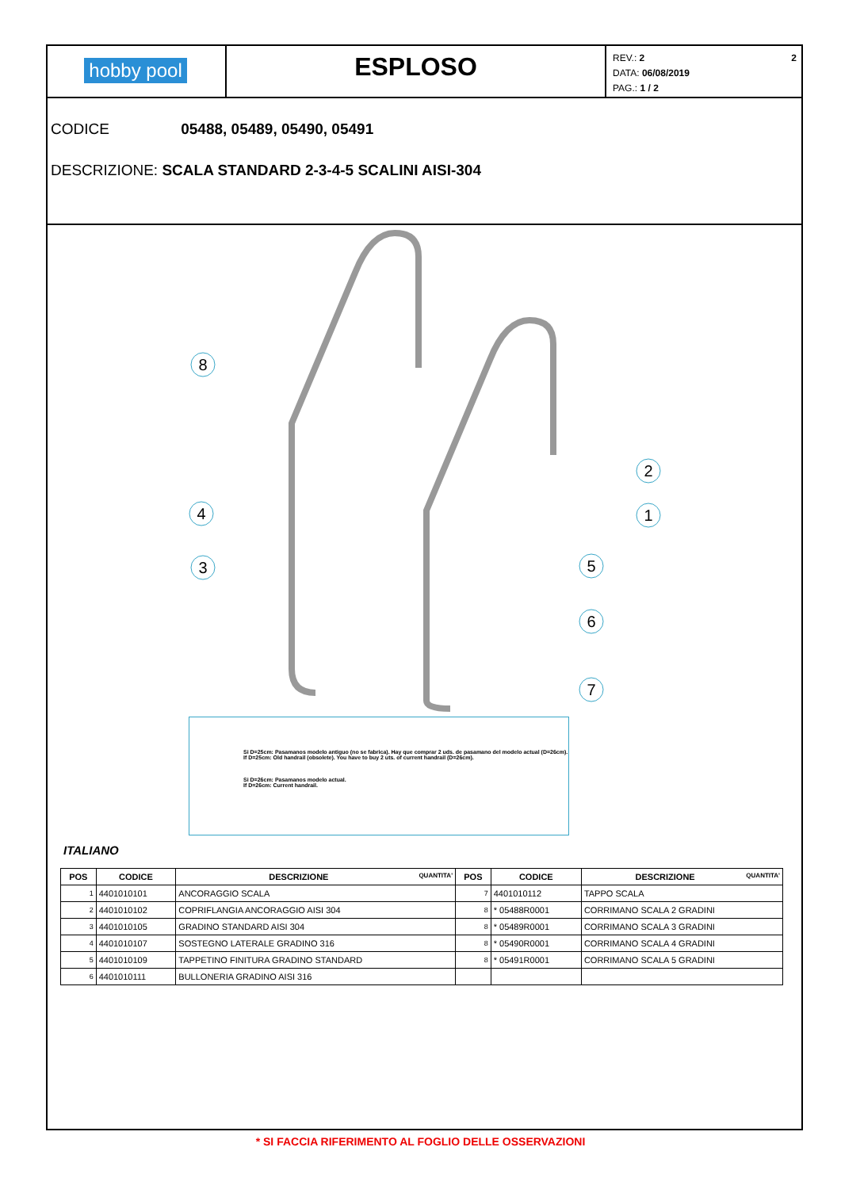hobby pool
ESPLOSO
REV.: 2 2
DATA: 06/08/2019
PAG.: 1 / 2
CODICE 05488, 05489, 05490, 05491
DESCRIZIONE: SCALA STANDARD 2-3-4-5 SCALINI AISI-304
8
2
1
4
3
5
6
7
Si D=25cm: Pasamanos modelo antiguo (no se fabrica). Hay que comprar 2 uds. de pasamano del modelo actual (D=26cm).
If D=25cm: Old handrail (obsolete). You have to buy 2 uts. of current handrail (D=26cm).
Si D=26cm: Pasamanos modelo actual.
If D=26cm: Current handrail.
ITALIANO
| POS | CODICE | DESCRIZIONE QUANTITA' | POS | CODICE | DESCRIZIONE QUANTITA' |
| --- | --- | --- | --- | --- | --- |
| 1 | 4401010101 | ANCORAGGIO SCALA | 7 | 4401010112 | TAPPO SCALA |
| 2 | 4401010102 | COPRIFLANGIA ANCORAGGIO AISI 304 | 8 | * 05488R0001 | CORRIMANO SCALA 2 GRADINI |
| 3 | 4401010105 | GRADINO STANDARD AISI 304 | 8 | * 05489R0001 | CORRIMANO SCALA 3 GRADINI |
| 4 | 4401010107 | SOSTEGNO LATERALE GRADINO 316 | 8 | * 05490R0001 | CORRIMANO SCALA 4 GRADINI |
| 5 | 4401010109 | TAPPETINO FINITURA GRADINO STANDARD | 8 | * 05491R0001 | CORRIMANO SCALA 5 GRADINI |
| 6 | 4401010111 | BULLONERIA GRADINO AISI 316 | | | |
* SI FACCIA RIFERIMENTO AL FOGLIO DELLE OSSERVAZIONI